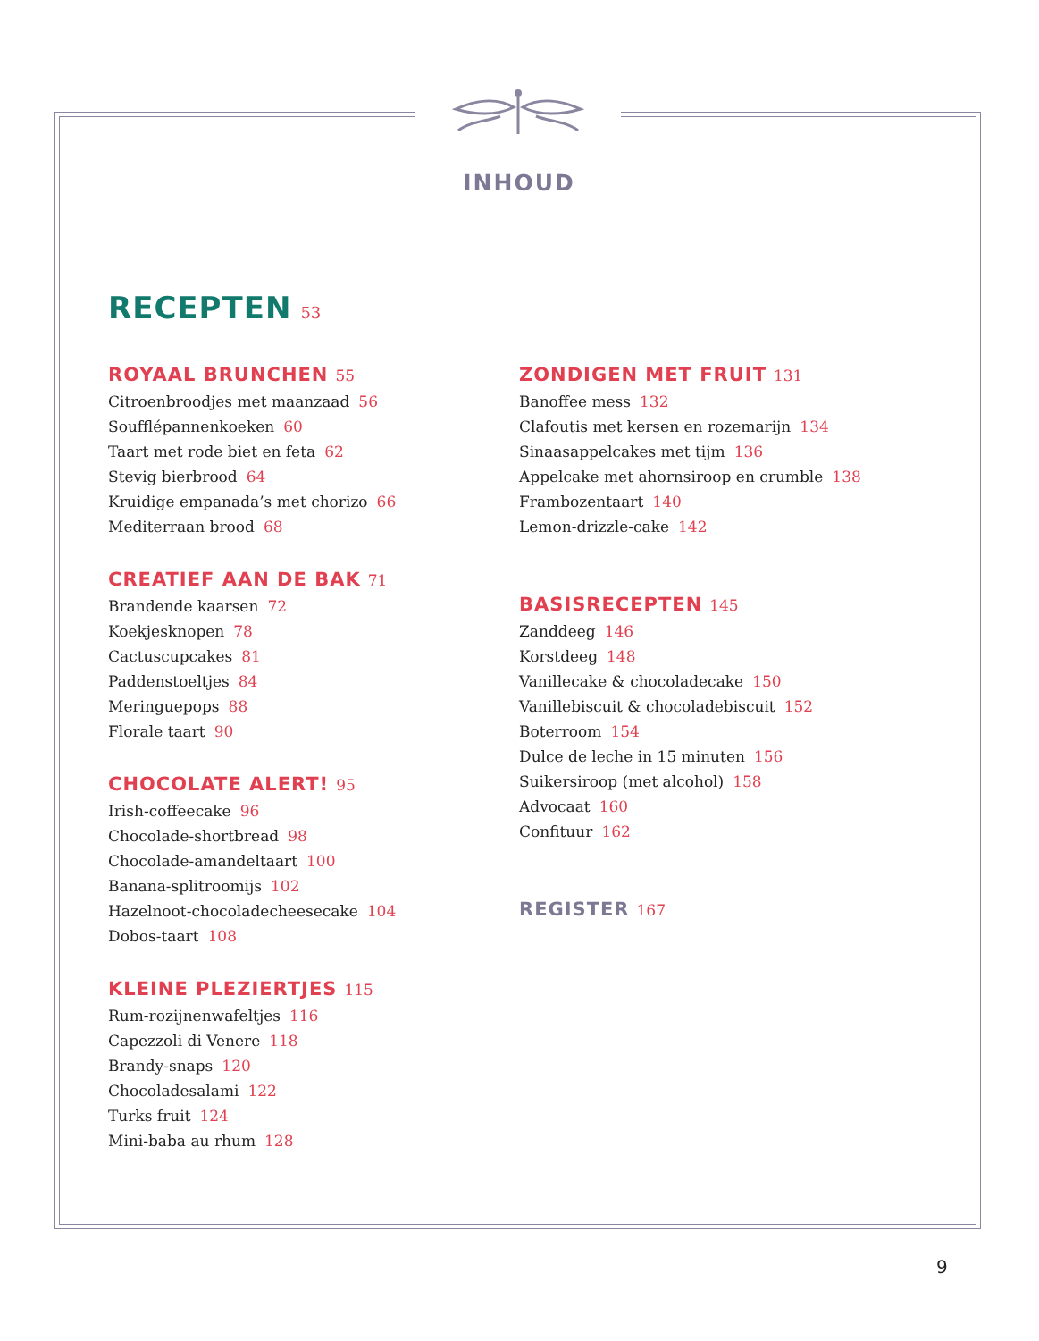INHOUD
RECEPTEN 53
ROYAAL BRUNCHEN 55
Citroenbroodjes met maanzaad 56
Soufflépannenkoeken 60
Taart met rode biet en feta 62
Stevig bierbrood 64
Kruidige empanada’s met chorizo 66
Mediterraan brood 68
CREATIEF AAN DE BAK 71
Brandende kaarsen 72
Koekjesknopen 78
Cactuscupcakes 81
Paddenstoeltjes 84
Meringuepops 88
Florale taart 90
CHOCOLATE ALERT! 95
Irish-coffeecake 96
Chocolade-shortbread 98
Chocolade-amandeltaart 100
Banana-splitroomijs 102
Hazelnoot-chocoladecheesecake 104
Dobos-taart 108
KLEINE PLEZIERTJES 115
Rum-rozijnenwafeltjes 116
Capezzoli di Venere 118
Brandy-snaps 120
Chocoladesalami 122
Turks fruit 124
Mini-baba au rhum 128
ZONDIGEN MET FRUIT 131
Banoffee mess 132
Clafoutis met kersen en rozemarijn 134
Sinaasappelcakes met tijm 136
Appelcake met ahornsiroop en crumble 138
Frambozentaart 140
Lemon-drizzle-cake 142
BASISRECEPTEN 145
Zanddeeg 146
Korstdeeg 148
Vanillecake & chocoladecake 150
Vanillebiscuit & chocoladebiscuit 152
Boterroom 154
Dulce de leche in 15 minuten 156
Suikersiroop (met alcohol) 158
Advocaat 160
Confituur 162
REGISTER 167
9